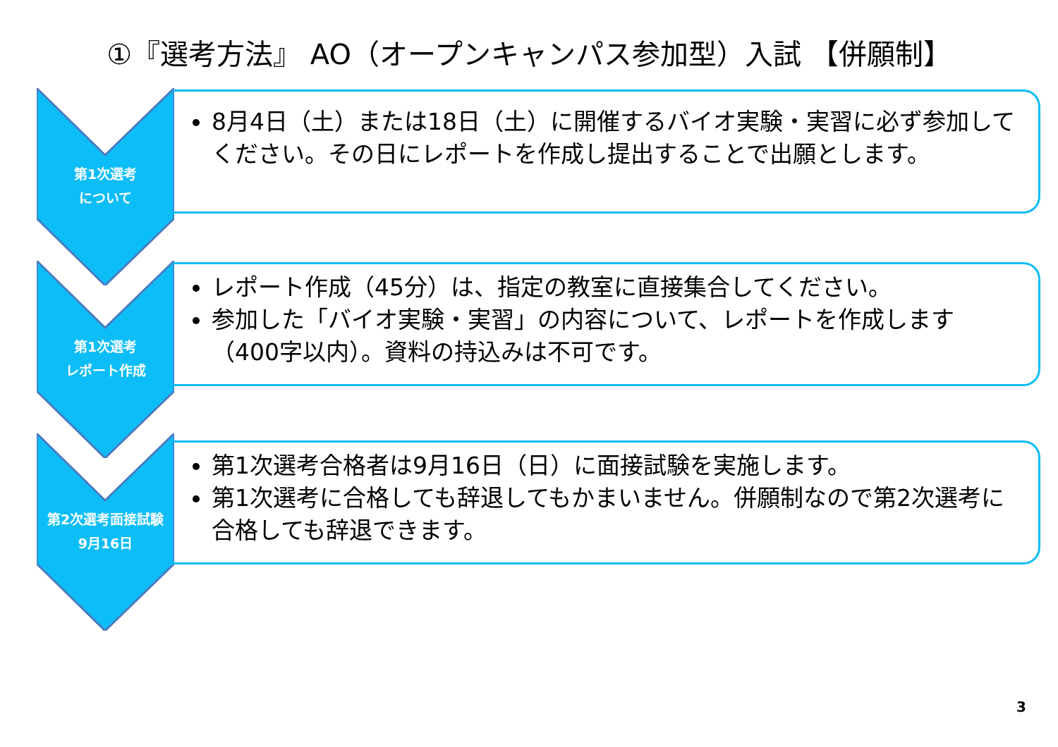①『選考方法』 AO（オープンキャンパス参加型）入試 【併願制】
第1次選考
について
8月4日（土）または18日（土）に開催するバイオ実験・実習に必ず参加してください。その日にレポートを作成し提出することで出願とします。
第1次選考
レポート作成
レポート作成（45分）は、指定の教室に直接集合してください。
参加した「バイオ実験・実習」の内容について、レポートを作成します（400字以内）。資料の持込みは不可です。
第2次選考面接試験
9月16日
第1次選考合格者は9月16日（日）に面接試験を実施します。
第1次選考に合格しても辞退してもかまいません。併願制なので第2次選考に合格しても辞退できます。
3